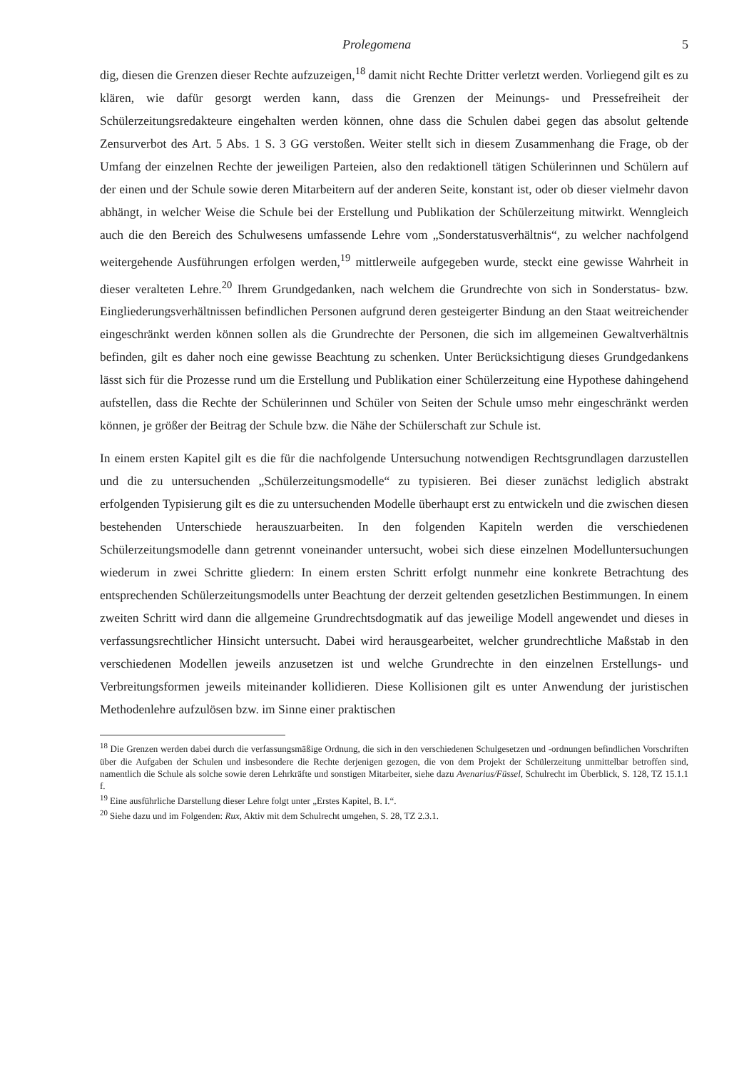Prolegomena 5
dig, diesen die Grenzen dieser Rechte aufzuzeigen,<sup>18</sup> damit nicht Rechte Dritter verletzt werden. Vorliegend gilt es zu klären, wie dafür gesorgt werden kann, dass die Grenzen der Meinungs- und Pressefreiheit der Schülerzeitungsredakteure eingehalten werden können, ohne dass die Schulen dabei gegen das absolut geltende Zensurverbot des Art. 5 Abs. 1 S. 3 GG verstoßen. Weiter stellt sich in diesem Zusammenhang die Frage, ob der Umfang der einzelnen Rechte der jeweiligen Parteien, also den redaktionell tätigen Schülerinnen und Schülern auf der einen und der Schule sowie deren Mitarbeitern auf der anderen Seite, konstant ist, oder ob dieser vielmehr davon abhängt, in welcher Weise die Schule bei der Erstellung und Publikation der Schülerzeitung mitwirkt. Wenngleich auch die den Bereich des Schulwesens umfassende Lehre vom „Sonderstatusverhältnis“, zu welcher nachfolgend weitergehende Ausführungen erfolgen werden,<sup>19</sup> mittlerweile aufgegeben wurde, steckt eine gewisse Wahrheit in dieser veralteten Lehre.<sup>20</sup> Ihrem Grundgedanken, nach welchem die Grundrechte von sich in Sonderstatus- bzw. Eingliederungsverhältnissen befindlichen Personen aufgrund deren gesteigerter Bindung an den Staat weitreichender eingeschränkt werden können sollen als die Grundrechte der Personen, die sich im allgemeinen Gewaltverhältnis befinden, gilt es daher noch eine gewisse Beachtung zu schenken. Unter Berücksichtigung dieses Grundgedankens lässt sich für die Prozesse rund um die Erstellung und Publikation einer Schülerzeitung eine Hypothese dahingehend aufstellen, dass die Rechte der Schülerinnen und Schüler von Seiten der Schule umso mehr eingeschränkt werden können, je größer der Beitrag der Schule bzw. die Nähe der Schülerschaft zur Schule ist.
In einem ersten Kapitel gilt es die für die nachfolgende Untersuchung notwendigen Rechtsgrundlagen darzustellen und die zu untersuchenden „Schülerzeitungsmodelle“ zu typisieren. Bei dieser zunächst lediglich abstrakt erfolgenden Typisierung gilt es die zu untersuchenden Modelle überhaupt erst zu entwickeln und die zwischen diesen bestehenden Unterschiede herauszuarbeiten. In den folgenden Kapiteln werden die verschiedenen Schülerzeitungsmodelle dann getrennt voneinander untersucht, wobei sich diese einzelnen Modelluntersuchungen wiederum in zwei Schritte gliedern: In einem ersten Schritt erfolgt nunmehr eine konkrete Betrachtung des entsprechenden Schülerzeitungsmodells unter Beachtung der derzeit geltenden gesetzlichen Bestimmungen. In einem zweiten Schritt wird dann die allgemeine Grundrechtsdogmatik auf das jeweilige Modell angewendet und dieses in verfassungsrechtlicher Hinsicht untersucht. Dabei wird herausgearbeitet, welcher grundrechtliche Maßstab in den verschiedenen Modellen jeweils anzusetzen ist und welche Grundrechte in den einzelnen Erstellungs- und Verbreitungsformen jeweils miteinander kollidieren. Diese Kollisionen gilt es unter Anwendung der juristischen Methodenlehre aufzulösen bzw. im Sinne einer praktischen
<sup>18</sup> Die Grenzen werden dabei durch die verfassungsmäßige Ordnung, die sich in den verschiedenen Schulgesetzen und -ordnungen befindlichen Vorschriften über die Aufgaben der Schulen und insbesondere die Rechte derjenigen gezogen, die von dem Projekt der Schülerzeitung unmittelbar betroffen sind, namentlich die Schule als solche sowie deren Lehrkräfte und sonstigen Mitarbeiter, siehe dazu Avenarius/Füssel, Schulrecht im Überblick, S. 128, TZ 15.1.1 f.
<sup>19</sup> Eine ausführliche Darstellung dieser Lehre folgt unter „Erstes Kapitel, B. I.“.
<sup>20</sup> Siehe dazu und im Folgenden: Rux, Aktiv mit dem Schulrecht umgehen, S. 28, TZ 2.3.1.